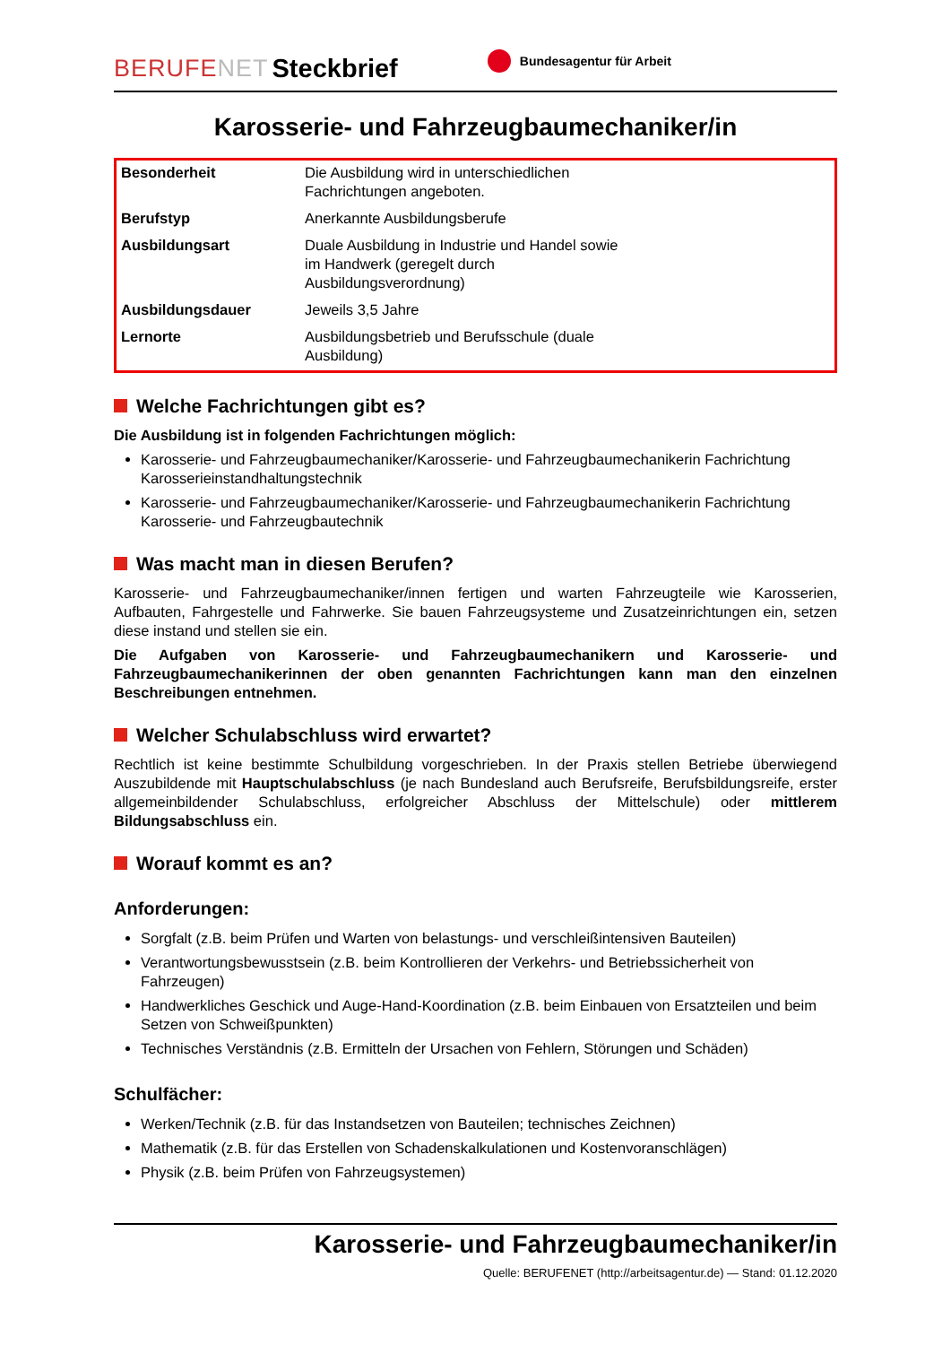BERUFENET
Steckbrief
Bundesagentur für Arbeit
Karosserie- und Fahrzeugbaumechaniker/in
| Besonderheit | Die Ausbildung wird in unterschiedlichen Fachrichtungen angeboten. | |
| Berufstyp | Anerkannte Ausbildungsberufe | |
| Ausbildungsart | Duale Ausbildung in Industrie und Handel sowie im Handwerk (geregelt durch Ausbildungsverordnung) | |
| Ausbildungsdauer | Jeweils 3,5 Jahre | |
| Lernorte | Ausbildungsbetrieb und Berufsschule (duale Ausbildung) | |
Welche Fachrichtungen gibt es?
Die Ausbildung ist in folgenden Fachrichtungen möglich:
Karosserie- und Fahrzeugbaumechaniker/Karosserie- und Fahrzeugbaumechanikerin Fachrichtung Karosserieinstandhaltungstechnik
Karosserie- und Fahrzeugbaumechaniker/Karosserie- und Fahrzeugbaumechanikerin Fachrichtung Karosserie- und Fahrzeugbautechnik
Was macht man in diesen Berufen?
Karosserie- und Fahrzeugbaumechaniker/innen fertigen und warten Fahrzeugteile wie Karosserien, Aufbauten, Fahrgestelle und Fahrwerke. Sie bauen Fahrzeugsysteme und Zusatzeinrichtungen ein, setzen diese instand und stellen sie ein.
Die Aufgaben von Karosserie- und Fahrzeugbaumechanikern und Karosserie- und Fahrzeugbaumechanikerinnen der oben genannten Fachrichtungen kann man den einzelnen Beschreibungen entnehmen.
Welcher Schulabschluss wird erwartet?
Rechtlich ist keine bestimmte Schulbildung vorgeschrieben. In der Praxis stellen Betriebe überwiegend Auszubildende mit Hauptschulabschluss (je nach Bundesland auch Berufsreife, Berufsbildungsreife, erster allgemeinbildender Schulabschluss, erfolgreicher Abschluss der Mittelschule) oder mittlerem Bildungsabschluss ein.
Worauf kommt es an?
Anforderungen:
Sorgfalt (z.B. beim Prüfen und Warten von belastungs- und verschleißintensiven Bauteilen)
Verantwortungsbewusstsein (z.B. beim Kontrollieren der Verkehrs- und Betriebssicherheit von Fahrzeugen)
Handwerkliches Geschick und Auge-Hand-Koordination (z.B. beim Einbauen von Ersatzteilen und beim Setzen von Schweißpunkten)
Technisches Verständnis (z.B. Ermitteln der Ursachen von Fehlern, Störungen und Schäden)
Schulfächer:
Werken/Technik (z.B. für das Instandsetzen von Bauteilen; technisches Zeichnen)
Mathematik (z.B. für das Erstellen von Schadenskalkulationen und Kostenvoranschlägen)
Physik (z.B. beim Prüfen von Fahrzeugsystemen)
Karosserie- und Fahrzeugbaumechaniker/in
Quelle: BERUFENET (http://arbeitsagentur.de) — Stand: 01.12.2020